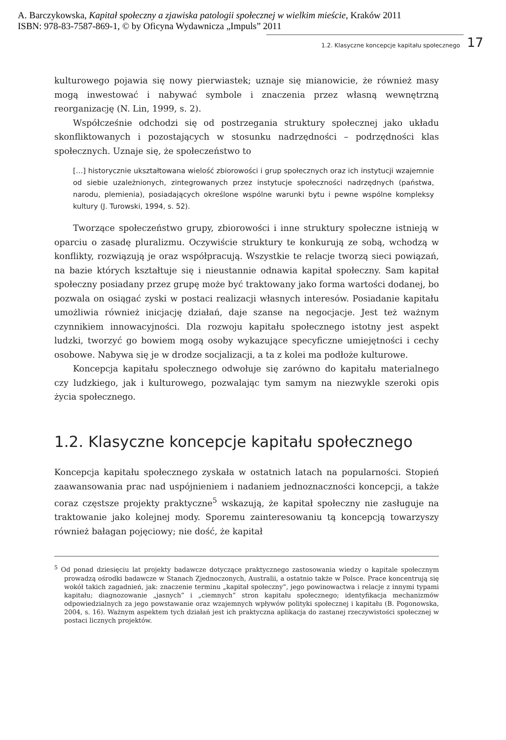A. Barczykowska, Kapitał społeczny a zjawiska patologii społecznej w wielkim mieście, Kraków 2011
ISBN: 978-83-7587-869-1, © by Oficyna Wydawnicza „Impuls” 2011
1.2. Klasyczne koncepcje kapitału społecznego 17
kulturowego pojawia się nowy pierwiastek; uznaje się mianowicie, że również masy mogą inwestować i nabywać symbole i znaczenia przez własną wewnętrzną reorganizację (N. Lin, 1999, s. 2).
Współcześnie odchodzi się od postrzegania struktury społecznej jako układu skonfliktowanych i pozostających w stosunku nadrzędności – podrzędności klas społecznych. Uznaje się, że społeczeństwo to
[…] historycznie ukształtowana wielość zbiorowości i grup społecznych oraz ich instytucji wzajemnie od siebie uzależnionych, zintegrowanych przez instytucje społeczności nadrzędnych (państwa, narodu, plemienia), posiadających określone wspólne warunki bytu i pewne wspólne kompleksy kultury (J. Turowski, 1994, s. 52).
Tworzące społeczeństwo grupy, zbiorowości i inne struktury społeczne istnieją w oparciu o zasadę pluralizmu. Oczywiście struktury te konkurują ze sobą, wchodzą w konflikty, rozwiązują je oraz współpracują. Wszystkie te relacje tworzą sieci powiązań, na bazie których kształtuje się i nieustannie odnawia kapitał społeczny. Sam kapitał społeczny posiadany przez grupę może być traktowany jako forma wartości dodanej, bo pozwala on osiągać zyski w postaci realizacji własnych interesów. Posiadanie kapitału umożliwia również inicjację działań, daje szanse na negocjacje. Jest też ważnym czynnikiem innowacyjności. Dla rozwoju kapitału społecznego istotny jest aspekt ludzki, tworzyć go bowiem mogą osoby wykazujące specyficzne umiejętności i cechy osobowe. Nabywa się je w drodze socjalizacji, a ta z kolei ma podłoże kulturowe.
Koncepcja kapitału społecznego odwołuje się zarówno do kapitału materialnego czy ludzkiego, jak i kulturowego, pozwalając tym samym na niezwykle szeroki opis życia społecznego.
1.2. Klasyczne koncepcje kapitału społecznego
Koncepcja kapitału społecznego zyskała w ostatnich latach na popularności. Stopień zaawansowania prac nad uspójnieniem i nadaniem jednoznaczności koncepcji, a także coraz częstsze projekty praktyczne<sup>5</sup> wskazują, że kapitał społeczny nie zasługuje na traktowanie jako kolejnej mody. Sporemu zainteresowaniu tą koncepcją towarzyszy również bałagan pojęciowy; nie dość, że kapitał
<sup>5</sup> Od ponad dziesięciu lat projekty badawcze dotyczące praktycznego zastosowania wiedzy o kapitale społecznym prowadzą ośrodki badawcze w Stanach Zjednoczonych, Australii, a ostatnio także w Polsce. Prace koncentrują się wokół takich zagadnień, jak: znaczenie terminu „kapitał społeczny”, jego powinowactwa i relacje z innymi typami kapitału; diagnozowanie „jasnych” i „ciemnych” stron kapitału społecznego; identyfikacja mechanizmów odpowiedzialnych za jego powstawanie oraz wzajemnych wpływów polityki społecznej i kapitału (B. Pogonowska, 2004, s. 16). Ważnym aspektem tych działań jest ich praktyczna aplikacja do zastanej rzeczywistości społecznej w postaci licznych projektów.